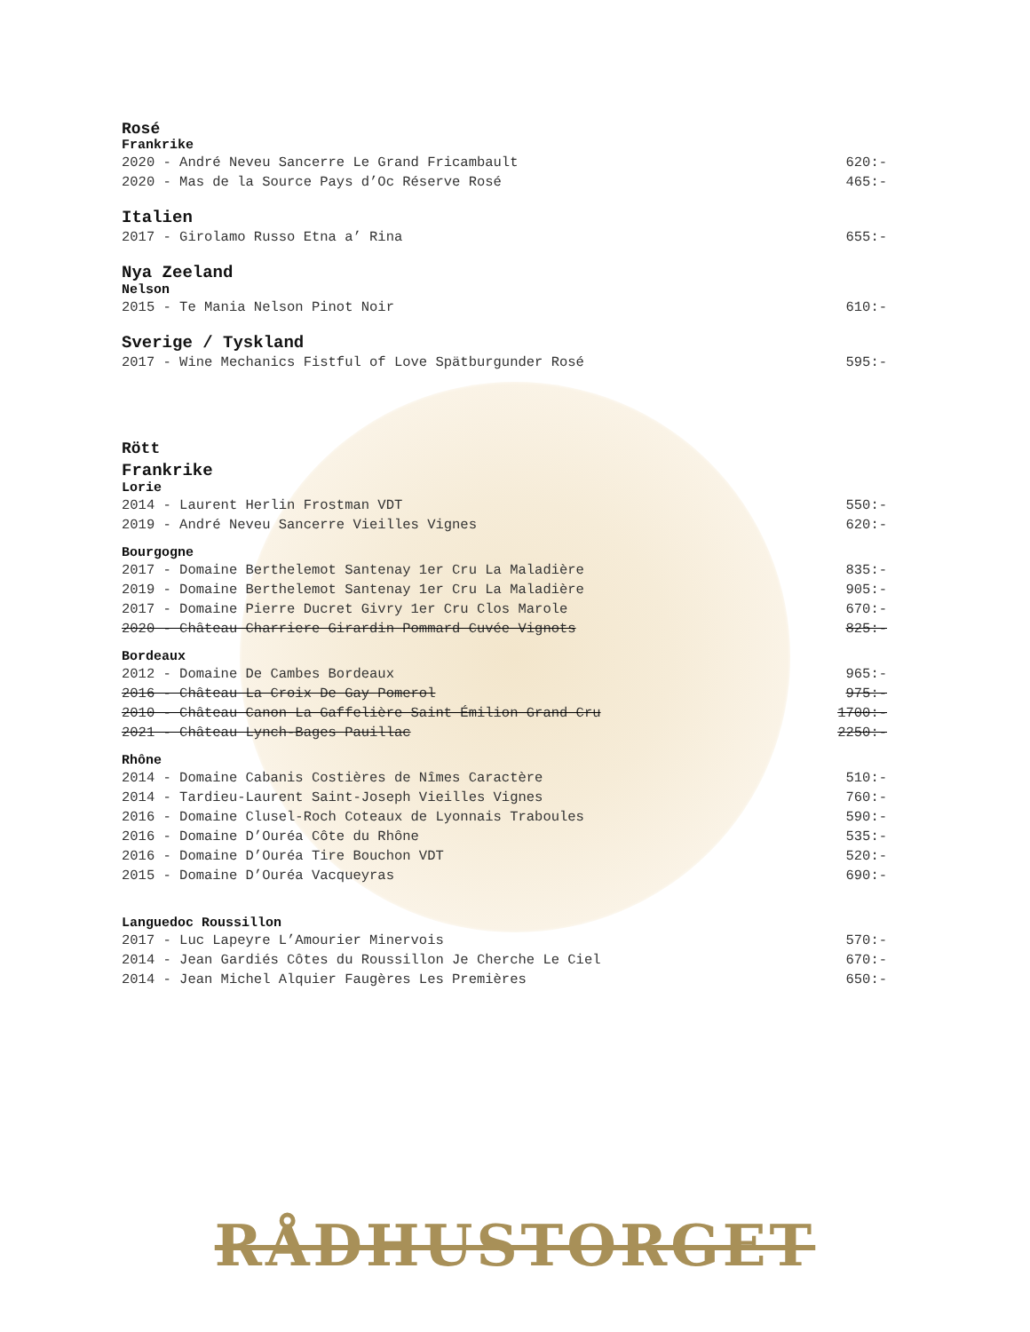Rosé
Frankrike
2020 - André Neveu Sancerre Le Grand Fricambault 620:-
2020 - Mas de la Source Pays d’Oc Réserve Rosé 465:-
Italien
2017 - Girolamo Russo Etna a’ Rina 655:-
Nya Zeeland
Nelson
2015 - Te Mania Nelson Pinot Noir 610:-
Sverige / Tyskland
2017 - Wine Mechanics Fistful of Love Spätburgunder Rosé 595:-
Rött
Frankrike
Lorie
2014 - Laurent Herlin Frostman VDT 550:-
2019 - André Neveu Sancerre Vieilles Vignes 620:-
Bourgogne
2017 - Domaine Berthelemot Santenay 1er Cru La Maladière 835:-
2019 - Domaine Berthelemot Santenay 1er Cru La Maladière 905:-
2017 - Domaine Pierre Ducret Givry 1er Cru Clos Marole 670:-
2020 - Château Charriere Girardin Pommard Cuvée Vignots 825:-
Bordeaux
2012 - Domaine De Cambes Bordeaux 965:-
2016 - Château La Croix De Gay Pomerol 975:-
2010 - Château Canon La Gaffelière Saint Émilion Grand Cru 1700:-
2021 - Château Lynch-Bages Pauillac 2250:-
Rhône
2014 - Domaine Cabanis Costières de Nîmes Caractère 510:-
2014 - Tardieu-Laurent Saint-Joseph Vieilles Vignes 760:-
2016 - Domaine Clusel-Roch Coteaux de Lyonnais Traboules 590:-
2016 - Domaine D’Ouréa Côte du Rhône 535:-
2016 - Domaine D’Ouréa Tire Bouchon VDT 520:-
2015 - Domaine D’Ouréa Vacqueyras 690:-
Languedoc Roussillon
2017 - Luc Lapeyre L’Amourier Minervois 570:-
2014 - Jean Gardiés Côtes du Roussillon Je Cherche Le Ciel 670:-
2014 - Jean Michel Alquier Faugères Les Premières 650:-
RÅDHUSTORGET